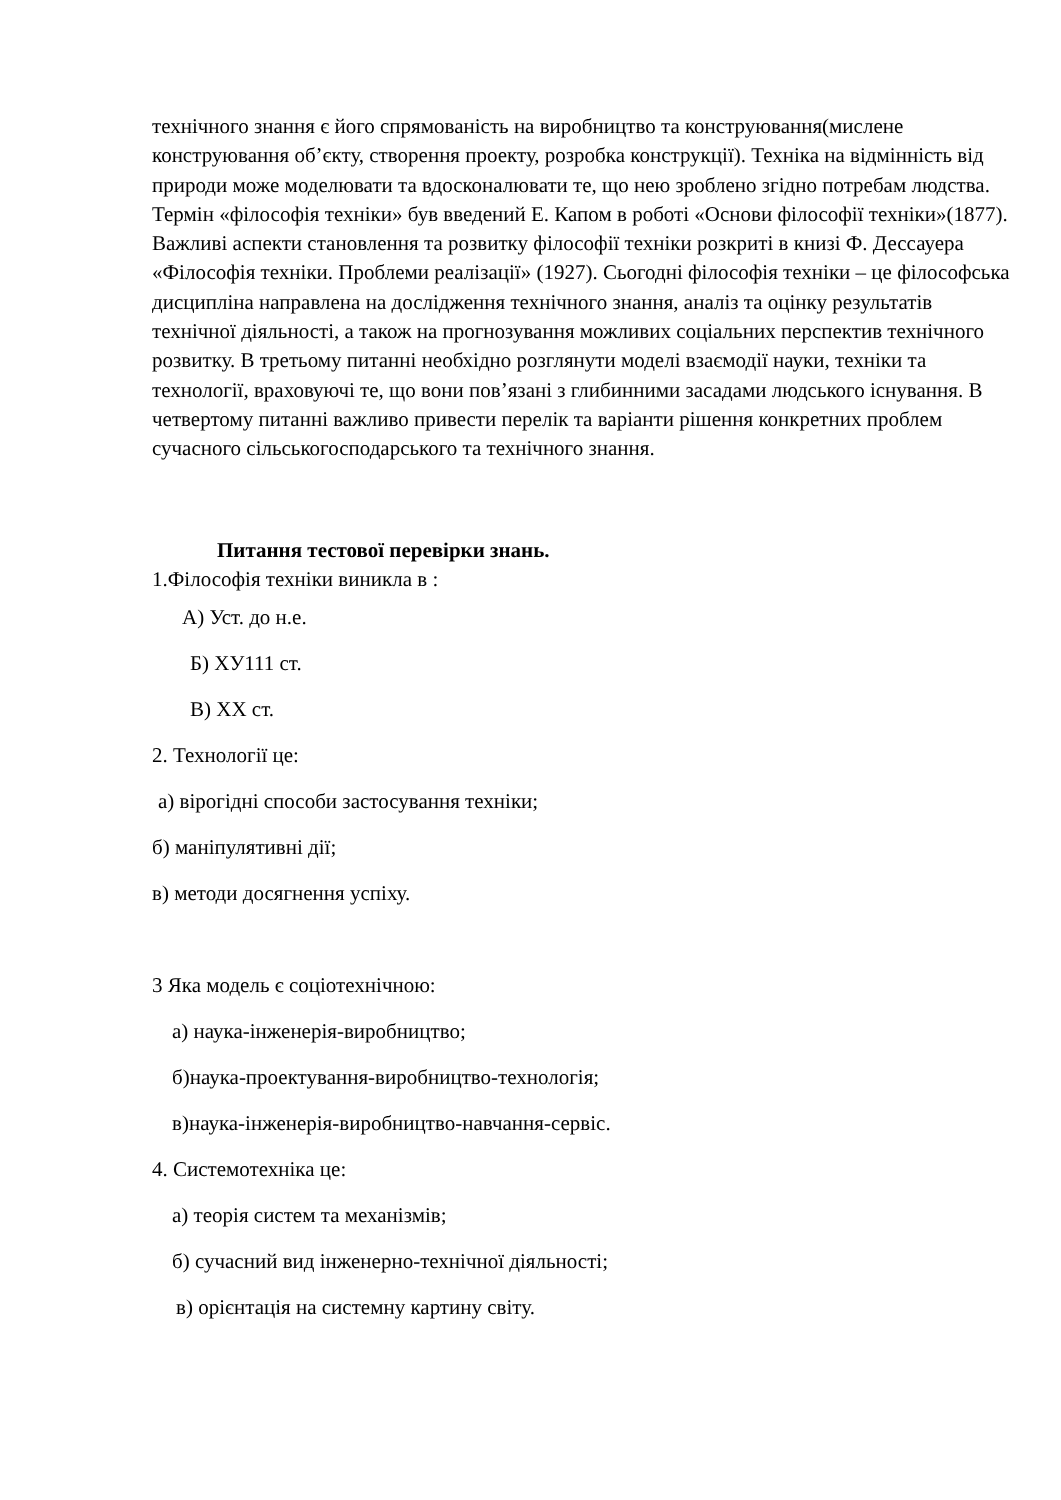технічного знання є його спрямованість на виробництво та конструювання(мислене конструювання об’єкту, створення проекту, розробка конструкції). Техніка на відмінність від природи може моделювати та вдосконалювати те, що нею зроблено згідно потребам людства. Термін «філософія техніки» був введений Е. Капом в роботі «Основи філософії техніки»(1877). Важливі аспекти становлення та розвитку філософії техніки розкриті в книзі Ф. Дессауера «Філософія техніки. Проблеми реалізації» (1927). Сьогодні філософія техніки – це філософська дисципліна направлена на дослідження технічного знання, аналіз та оцінку результатів технічної діяльності, а також на прогнозування можливих соціальних перспектив технічного розвитку. В третьому питанні необхідно розглянути моделі взаємодії науки, техніки та технології, враховуючі те, що вони пов’язані з глибинними засадами людського існування. В четвертому питанні важливо привести перелік та варіанти рішення конкретних проблем сучасного сільськогосподарського та технічного знання.
Питання тестової перевірки знань.
1.Філософія техніки виникла в :
А) Уст. до н.е.
Б) ХУ111 ст.
В) ХХ ст.
2. Технології це:
а) вірогідні способи застосування техніки;
б) маніпулятивні дії;
в) методи досягнення успіху.
3 Яка модель є соціотехнічною:
а) наука-інженерія-виробництво;
б)наука-проектування-виробництво-технологія;
в)наука-інженерія-виробництво-навчання-сервіс.
4. Системотехніка це:
а) теорія систем та механізмів;
б) сучасний вид інженерно-технічної діяльності;
в) орієнтація на системну картину світу.